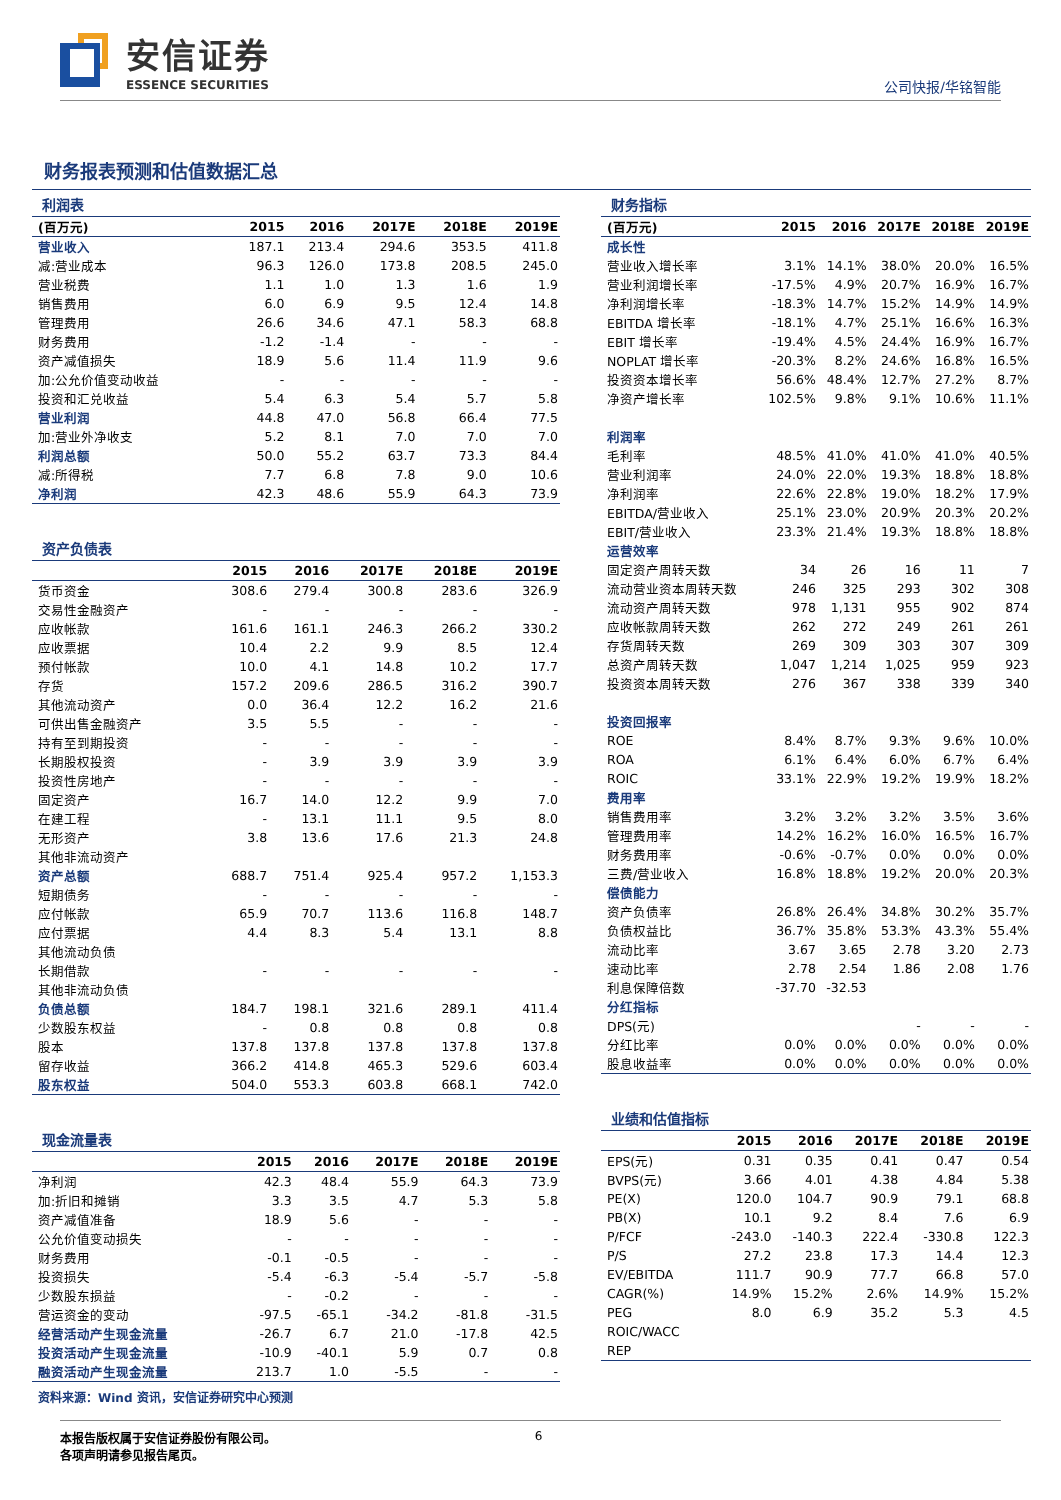安信证券
ESSENCE SECURITIES
公司快报/华铭智能
财务报表预测和估值数据汇总
利润表
| (百万元) | 2015 | 2016 | 2017E | 2018E | 2019E |
| --- | --- | --- | --- | --- | --- |
| 营业收入 | 187.1 | 213.4 | 294.6 | 353.5 | 411.8 |
| 减:营业成本 | 96.3 | 126.0 | 173.8 | 208.5 | 245.0 |
| 营业税费 | 1.1 | 1.0 | 1.3 | 1.6 | 1.9 |
| 销售费用 | 6.0 | 6.9 | 9.5 | 12.4 | 14.8 |
| 管理费用 | 26.6 | 34.6 | 47.1 | 58.3 | 68.8 |
| 财务费用 | -1.2 | -1.4 | - | - | - |
| 资产减值损失 | 18.9 | 5.6 | 11.4 | 11.9 | 9.6 |
| 加:公允价值变动收益 | - | - | - | - | - |
| 投资和汇兑收益 | 5.4 | 6.3 | 5.4 | 5.7 | 5.8 |
| 营业利润 | 44.8 | 47.0 | 56.8 | 66.4 | 77.5 |
| 加:营业外净收支 | 5.2 | 8.1 | 7.0 | 7.0 | 7.0 |
| 利润总额 | 50.0 | 55.2 | 63.7 | 73.3 | 84.4 |
| 减:所得税 | 7.7 | 6.8 | 7.8 | 9.0 | 10.6 |
| 净利润 | 42.3 | 48.6 | 55.9 | 64.3 | 73.9 |
资产负债表
| | 2015 | 2016 | 2017E | 2018E | 2019E |
| --- | --- | --- | --- | --- | --- |
| 货币资金 | 308.6 | 279.4 | 300.8 | 283.6 | 326.9 |
| 交易性金融资产 | - | - | - | - | - |
| 应收帐款 | 161.6 | 161.1 | 246.3 | 266.2 | 330.2 |
| 应收票据 | 10.4 | 2.2 | 9.9 | 8.5 | 12.4 |
| 预付帐款 | 10.0 | 4.1 | 14.8 | 10.2 | 17.7 |
| 存货 | 157.2 | 209.6 | 286.5 | 316.2 | 390.7 |
| 其他流动资产 | 0.0 | 36.4 | 12.2 | 16.2 | 21.6 |
| 可供出售金融资产 | 3.5 | 5.5 | - | - | - |
| 持有至到期投资 | - | - | - | - | - |
| 长期股权投资 | - | 3.9 | 3.9 | 3.9 | 3.9 |
| 投资性房地产 | - | - | - | - | - |
| 固定资产 | 16.7 | 14.0 | 12.2 | 9.9 | 7.0 |
| 在建工程 | - | 13.1 | 11.1 | 9.5 | 8.0 |
| 无形资产 | 3.8 | 13.6 | 17.6 | 21.3 | 24.8 |
| 其他非流动资产 | | | | | |
| 资产总额 | 688.7 | 751.4 | 925.4 | 957.2 | 1,153.3 |
| 短期债务 | - | - | - | - | - |
| 应付帐款 | 65.9 | 70.7 | 113.6 | 116.8 | 148.7 |
| 应付票据 | 4.4 | 8.3 | 5.4 | 13.1 | 8.8 |
| 其他流动负债 | | | | | |
| 长期借款 | - | - | - | - | - |
| 其他非流动负债 | | | | | |
| 负债总额 | 184.7 | 198.1 | 321.6 | 289.1 | 411.4 |
| 少数股东权益 | - | 0.8 | 0.8 | 0.8 | 0.8 |
| 股本 | 137.8 | 137.8 | 137.8 | 137.8 | 137.8 |
| 留存收益 | 366.2 | 414.8 | 465.3 | 529.6 | 603.4 |
| 股东权益 | 504.0 | 553.3 | 603.8 | 668.1 | 742.0 |
现金流量表
| | 2015 | 2016 | 2017E | 2018E | 2019E |
| --- | --- | --- | --- | --- | --- |
| 净利润 | 42.3 | 48.4 | 55.9 | 64.3 | 73.9 |
| 加:折旧和摊销 | 3.3 | 3.5 | 4.7 | 5.3 | 5.8 |
| 资产减值准备 | 18.9 | 5.6 | - | - | - |
| 公允价值变动损失 | - | - | - | - | - |
| 财务费用 | -0.1 | -0.5 | - | - | - |
| 投资损失 | -5.4 | -6.3 | -5.4 | -5.7 | -5.8 |
| 少数股东损益 | - | -0.2 | - | - | - |
| 营运资金的变动 | -97.5 | -65.1 | -34.2 | -81.8 | -31.5 |
| 经营活动产生现金流量 | -26.7 | 6.7 | 21.0 | -17.8 | 42.5 |
| 投资活动产生现金流量 | -10.9 | -40.1 | 5.9 | 0.7 | 0.8 |
| 融资活动产生现金流量 | 213.7 | 1.0 | -5.5 | - | - |
财务指标
| (百万元) | 2015 | 2016 | 2017E | 2018E | 2019E |
| --- | --- | --- | --- | --- | --- |
| 成长性 | | | | | |
| 营业收入增长率 | 3.1% | 14.1% | 38.0% | 20.0% | 16.5% |
| 营业利润增长率 | -17.5% | 4.9% | 20.7% | 16.9% | 16.7% |
| 净利润增长率 | -18.3% | 14.7% | 15.2% | 14.9% | 14.9% |
| EBITDA 增长率 | -18.1% | 4.7% | 25.1% | 16.6% | 16.3% |
| EBIT 增长率 | -19.4% | 4.5% | 24.4% | 16.9% | 16.7% |
| NOPLAT 增长率 | -20.3% | 8.2% | 24.6% | 16.8% | 16.5% |
| 投资资本增长率 | 56.6% | 48.4% | 12.7% | 27.2% | 8.7% |
| 净资产增长率 | 102.5% | 9.8% | 9.1% | 10.6% | 11.1% |
| 利润率 | | | | | |
| 毛利率 | 48.5% | 41.0% | 41.0% | 41.0% | 40.5% |
| 营业利润率 | 24.0% | 22.0% | 19.3% | 18.8% | 18.8% |
| 净利润率 | 22.6% | 22.8% | 19.0% | 18.2% | 17.9% |
| EBITDA/营业收入 | 25.1% | 23.0% | 20.9% | 20.3% | 20.2% |
| EBIT/营业收入 | 23.3% | 21.4% | 19.3% | 18.8% | 18.8% |
| 运营效率 | | | | | |
| 固定资产周转天数 | 34 | 26 | 16 | 11 | 7 |
| 流动营业资本周转天数 | 246 | 325 | 293 | 302 | 308 |
| 流动资产周转天数 | 978 | 1,131 | 955 | 902 | 874 |
| 应收帐款周转天数 | 262 | 272 | 249 | 261 | 261 |
| 存货周转天数 | 269 | 309 | 303 | 307 | 309 |
| 总资产周转天数 | 1,047 | 1,214 | 1,025 | 959 | 923 |
| 投资资本周转天数 | 276 | 367 | 338 | 339 | 340 |
| 投资回报率 | | | | | |
| ROE | 8.4% | 8.7% | 9.3% | 9.6% | 10.0% |
| ROA | 6.1% | 6.4% | 6.0% | 6.7% | 6.4% |
| ROIC | 33.1% | 22.9% | 19.2% | 19.9% | 18.2% |
| 费用率 | | | | | |
| 销售费用率 | 3.2% | 3.2% | 3.2% | 3.5% | 3.6% |
| 管理费用率 | 14.2% | 16.2% | 16.0% | 16.5% | 16.7% |
| 财务费用率 | -0.6% | -0.7% | 0.0% | 0.0% | 0.0% |
| 三费/营业收入 | 16.8% | 18.8% | 19.2% | 20.0% | 20.3% |
| 偿债能力 | | | | | |
| 资产负债率 | 26.8% | 26.4% | 34.8% | 30.2% | 35.7% |
| 负债权益比 | 36.7% | 35.8% | 53.3% | 43.3% | 55.4% |
| 流动比率 | 3.67 | 3.65 | 2.78 | 3.20 | 2.73 |
| 速动比率 | 2.78 | 2.54 | 1.86 | 2.08 | 1.76 |
| 利息保障倍数 | -37.70 | -32.53 | | | |
| 分红指标 | | | | | |
| DPS(元) | | | - | - | - |
| 分红比率 | 0.0% | 0.0% | 0.0% | 0.0% | 0.0% |
| 股息收益率 | 0.0% | 0.0% | 0.0% | 0.0% | 0.0% |
业绩和估值指标
| | 2015 | 2016 | 2017E | 2018E | 2019E |
| --- | --- | --- | --- | --- | --- |
| EPS(元) | 0.31 | 0.35 | 0.41 | 0.47 | 0.54 |
| BVPS(元) | 3.66 | 4.01 | 4.38 | 4.84 | 5.38 |
| PE(X) | 120.0 | 104.7 | 90.9 | 79.1 | 68.8 |
| PB(X) | 10.1 | 9.2 | 8.4 | 7.6 | 6.9 |
| P/FCF | -243.0 | -140.3 | 222.4 | -330.8 | 122.3 |
| P/S | 27.2 | 23.8 | 17.3 | 14.4 | 12.3 |
| EV/EBITDA | 111.7 | 90.9 | 77.7 | 66.8 | 57.0 |
| CAGR(%) | 14.9% | 15.2% | 2.6% | 14.9% | 15.2% |
| PEG | 8.0 | 6.9 | 35.2 | 5.3 | 4.5 |
| ROIC/WACC | | | | | |
| REP | | | | | |
资料来源：Wind 资讯，安信证券研究中心预测
本报告版权属于安信证券股份有限公司。
各项声明请参见报告尾页。
6